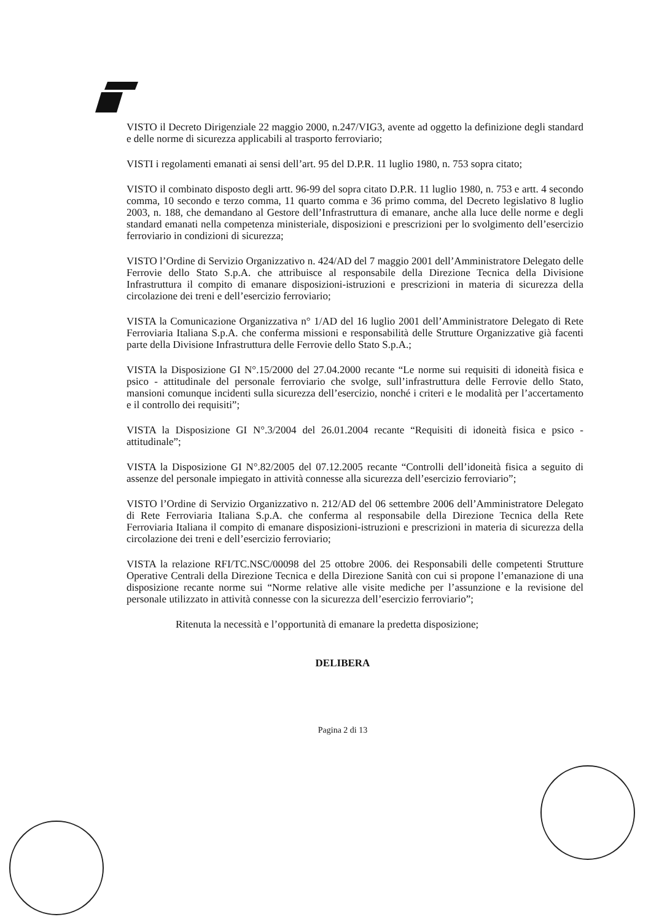VISTO il Decreto Dirigenziale 22 maggio 2000, n.247/VIG3, avente ad oggetto la definizione degli standard e delle norme di sicurezza applicabili al trasporto ferroviario;
VISTI i regolamenti emanati ai sensi dell’art. 95 del D.P.R. 11 luglio 1980, n. 753 sopra citato;
VISTO il combinato disposto degli artt. 96-99 del sopra citato D.P.R. 11 luglio 1980, n. 753 e artt. 4 secondo comma, 10 secondo e terzo comma, 11 quarto comma e 36 primo comma, del Decreto legislativo 8 luglio 2003, n. 188, che demandano al Gestore dell’Infrastruttura di emanare, anche alla luce delle norme e degli standard emanati nella competenza ministeriale, disposizioni e prescrizioni per lo svolgimento dell’esercizio ferroviario in condizioni di sicurezza;
VISTO l’Ordine di Servizio Organizzativo n. 424/AD del 7 maggio 2001 dell’Amministratore Delegato delle Ferrovie dello Stato S.p.A. che attribuisce al responsabile della Direzione Tecnica della Divisione Infrastruttura il compito di emanare disposizioni-istruzioni e prescrizioni in materia di sicurezza della circolazione dei treni e dell’esercizio ferroviario;
VISTA la Comunicazione Organizzativa n° 1/AD del 16 luglio 2001 dell’Amministratore Delegato di Rete Ferroviaria Italiana S.p.A. che conferma missioni e responsabilità delle Strutture Organizzative già facenti parte della Divisione Infrastruttura delle Ferrovie dello Stato S.p.A.;
VISTA la Disposizione GI N°.15/2000 del 27.04.2000 recante “Le norme sui requisiti di idoneità fisica e psico - attitudinale del personale ferroviario che svolge, sull’infrastruttura delle Ferrovie dello Stato, mansioni comunque incidenti sulla sicurezza dell’esercizio, nonché i criteri e le modalità per l’accertamento e il controllo dei requisiti”;
VISTA la Disposizione GI N°.3/2004 del 26.01.2004 recante “Requisiti di idoneità fisica e psico - attitudinale”;
VISTA la Disposizione GI N°.82/2005 del 07.12.2005 recante “Controlli dell’idoneità fisica a seguito di assenze del personale impiegato in attività connesse alla sicurezza dell’esercizio ferroviario”;
VISTO l’Ordine di Servizio Organizzativo n. 212/AD del 06 settembre 2006 dell’Amministratore Delegato di Rete Ferroviaria Italiana S.p.A. che conferma al responsabile della Direzione Tecnica della Rete Ferroviaria Italiana il compito di emanare disposizioni-istruzioni e prescrizioni in materia di sicurezza della circolazione dei treni e dell’esercizio ferroviario;
VISTA la relazione RFI/TC.NSC/00098 del 25 ottobre 2006. dei Responsabili delle competenti Strutture Operative Centrali della Direzione Tecnica e della Direzione Sanità con cui si propone l’emanazione di una disposizione recante norme sui “Norme relative alle visite mediche per l’assunzione e la revisione del personale utilizzato in attività connesse con la sicurezza dell’esercizio ferroviario”;
Ritenuta la necessità e l’opportunità di emanare la predetta disposizione;
DELIBERA
Pagina 2 di 13